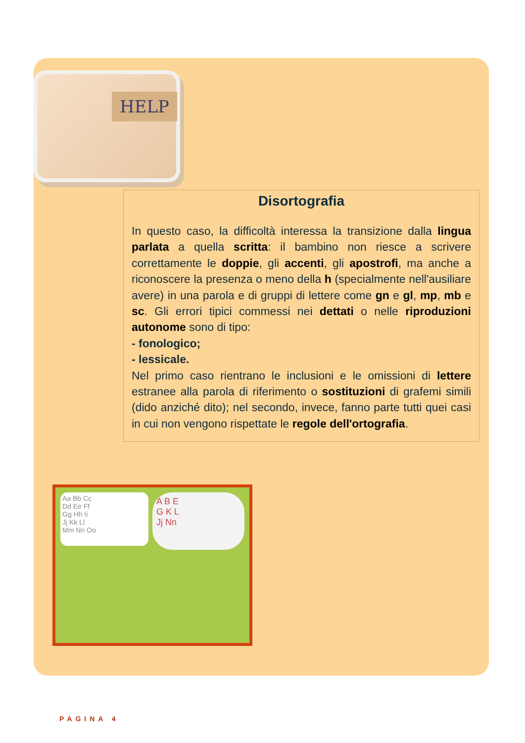HELP
Disortografia
In questo caso, la difficoltà interessa la transizione dalla lingua parlata a quella scritta: il bambino non riesce a scrivere correttamente le doppie, gli accenti, gli apostrofi, ma anche a riconoscere la presenza o meno della h (specialmente nell'ausiliare avere) in una parola e di gruppi di lettere come gn e gl, mp, mb e sc. Gli errori tipici commessi nei dettati o nelle riproduzioni autonome sono di tipo:
- fonologico;
- lessicale.
Nel primo caso rientrano le inclusioni e le omissioni di lettere estranee alla parola di riferimento o sostituzioni di grafemi simili (dido anziché dito); nel secondo, invece, fanno parte tutti quei casi in cui non vengono rispettate le regole dell'ortografia.
Aa Bb Cc
Dd Ee Ff
Gg Hh Ii
Jj Kk Ll
Mm Nn Oo
A B E
G K L
Jj Nn
PAGINA 4